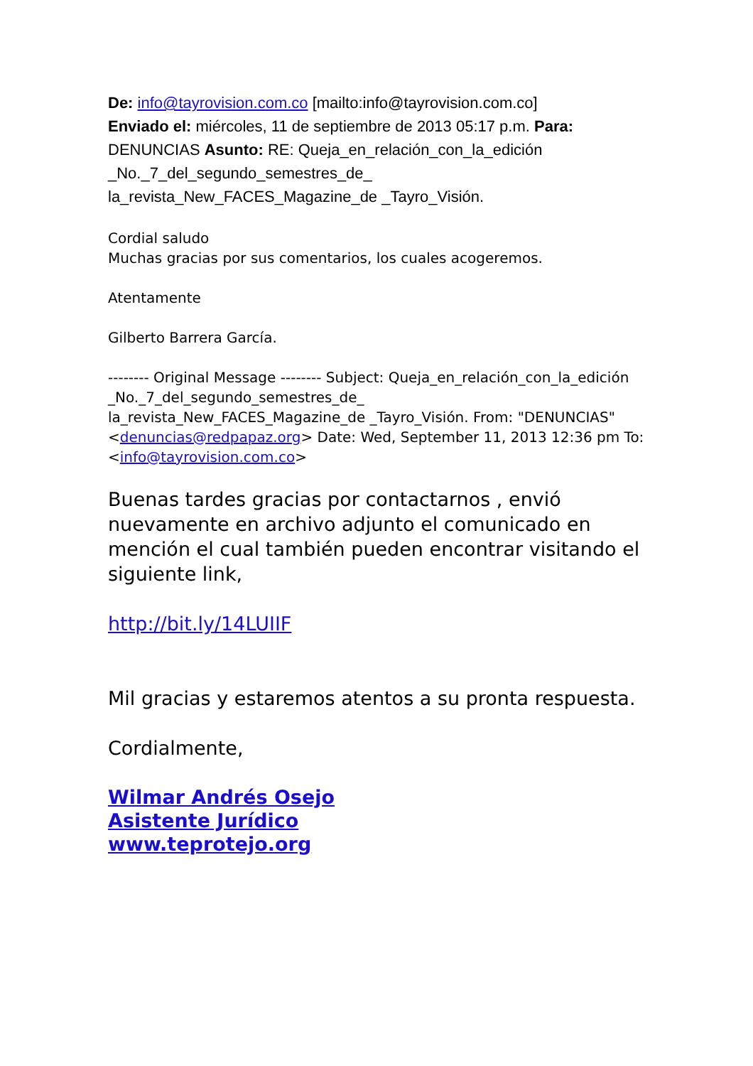De: info@tayrovision.com.co [mailto:info@tayrovision.com.co]
Enviado el: miércoles, 11 de septiembre de 2013 05:17 p.m. Para: DENUNCIAS Asunto: RE: Queja_en_relación_con_la_edición _No._7_del_segundo_semestres_de_
la_revista_New_FACES_Magazine_de _Tayro_Visión.
Cordial saludo
Muchas gracias por sus comentarios, los cuales acogeremos.
Atentamente
Gilberto Barrera García.
-------- Original Message -------- Subject: Queja_en_relación_con_la_edición _No._7_del_segundo_semestres_de_
la_revista_New_FACES_Magazine_de _Tayro_Visión. From: "DENUNCIAS" <denuncias@redpapaz.org> Date: Wed, September 11, 2013 12:36 pm To: <info@tayrovision.com.co>
Buenas tardes gracias por contactarnos , envió nuevamente en archivo adjunto el comunicado en mención el cual también pueden encontrar visitando el siguiente link,
http://bit.ly/14LUIIF
Mil gracias y estaremos atentos a su pronta respuesta.
Cordialmente,
Wilmar Andrés Osejo
Asistente Jurídico
www.teprotejo.org